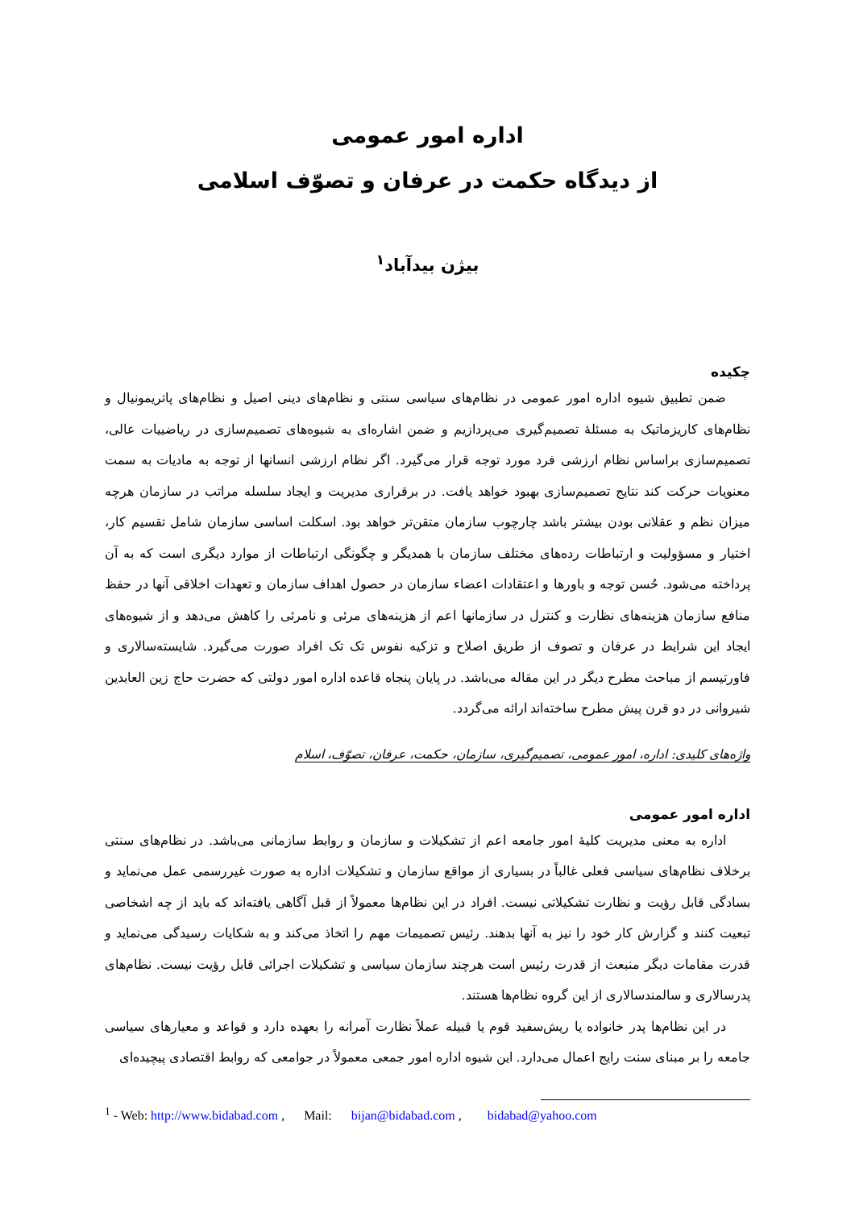اداره امور عمومی
از دیدگاه حکمت در عرفان و تصوّف اسلامی
بیژن بیدآباد<sup>۱</sup>
چکیده
ضمن تطبیق شیوه اداره امور عمومی در نظام‌های سیاسی سنتی و نظام‌های دینی اصیل و نظام‌های پاتریمونیال و نظام‌های کاریزماتیک به مسئلهٔ تصمیم‌گیری می‌پردازیم و ضمن اشاره‌ای به شیوه‌های تصمیم‌سازی در ریاضییات عالی، تصمیم‌سازی براساس نظام ارزشی فرد مورد توجه قرار می‌گیرد. اگر نظام ارزشی انسانها از توجه به مادیات به سمت معنویات حرکت کند نتایج تصمیم‌سازی بهبود خواهد یافت. در برقراری مدیریت و ایجاد سلسله مراتب در سازمان هرچه میزان نظم و عقلانی بودن بیشتر باشد چارچوب سازمان متقن‌تر خواهد بود. اسکلت اساسی سازمان شامل تقسیم کار، اختیار و مسؤولیت و ارتباطات رده‌های مختلف سازمان با همدیگر و چگونگی ارتباطات از موارد دیگری است که به آن پرداخته می‌شود. حُسن توجه و باورها و اعتقادات اعضاء سازمان در حصول اهداف سازمان و تعهدات اخلاقی آنها در حفظ منافع سازمان هزینه‌های نظارت و کنترل در سازمانها اعم از هزینه‌های مرئی و نامرئی را کاهش می‌دهد و از شیوه‌های ایجاد این شرایط در عرفان و تصوف از طریق اصلاح و تزکیه نفوس تک تک افراد صورت می‌گیرد. شایسته‌سالاری و فاورتیسم از مباحث مطرح دیگر در این مقاله می‌باشد. در پایان پنجاه قاعده اداره امور دولتی که حضرت حاج زین العابدین شیروانی در دو قرن پیش مطرح ساخته‌اند ارائه می‌گردد.
واژه‌های کلیدی: اداره، امور عمومی، تصمیم‌گیری، سازمان، حکمت، عرفان، تصوّف، اسلام
اداره امور عمومی
اداره به معنی مدیریت کلیهٔ امور جامعه اعم از تشکیلات و سازمان و روابط سازمانی می‌باشد. در نظام‌های سنتی برخلاف نظام‌های سیاسی فعلی غالباً در بسیاری از مواقع سازمان و تشکیلات اداره به صورت غیررسمی عمل می‌نماید و بسادگی قابل رؤیت و نظارت تشکیلاتی نیست. افراد در این نظام‌ها معمولاً از قبل آگاهی یافته‌اند که باید از چه اشخاصی تبعیت کنند و گزارش کار خود را نیز به آنها بدهند. رئیس تصمیمات مهم را اتخاذ می‌کند و به شکایات رسیدگی می‌نماید و قدرت مقامات دیگر منبعث از قدرت رئیس است هرچند سازمان سیاسی و تشکیلات اجرائی قابل رؤیت نیست. نظام‌های پدرسالاری و سالمندسالاری از این گروه نظام‌ها هستند.
در این نظام‌ها پدر خانواده یا ریش‌سفید قوم یا قبیله عملاً نظارت آمرانه را بعهده دارد و قواعد و معیارهای سیاسی جامعه را بر مبنای سنت رایج اعمال می‌دارد. این شیوه اداره امور جمعی معمولاً در جوامعی که روابط اقتصادی پیچیده‌ای
<sup>1</sup> - Web: http://www.bidabad.com , Mail: bijan@bidabad.com , bidabad@yahoo.com